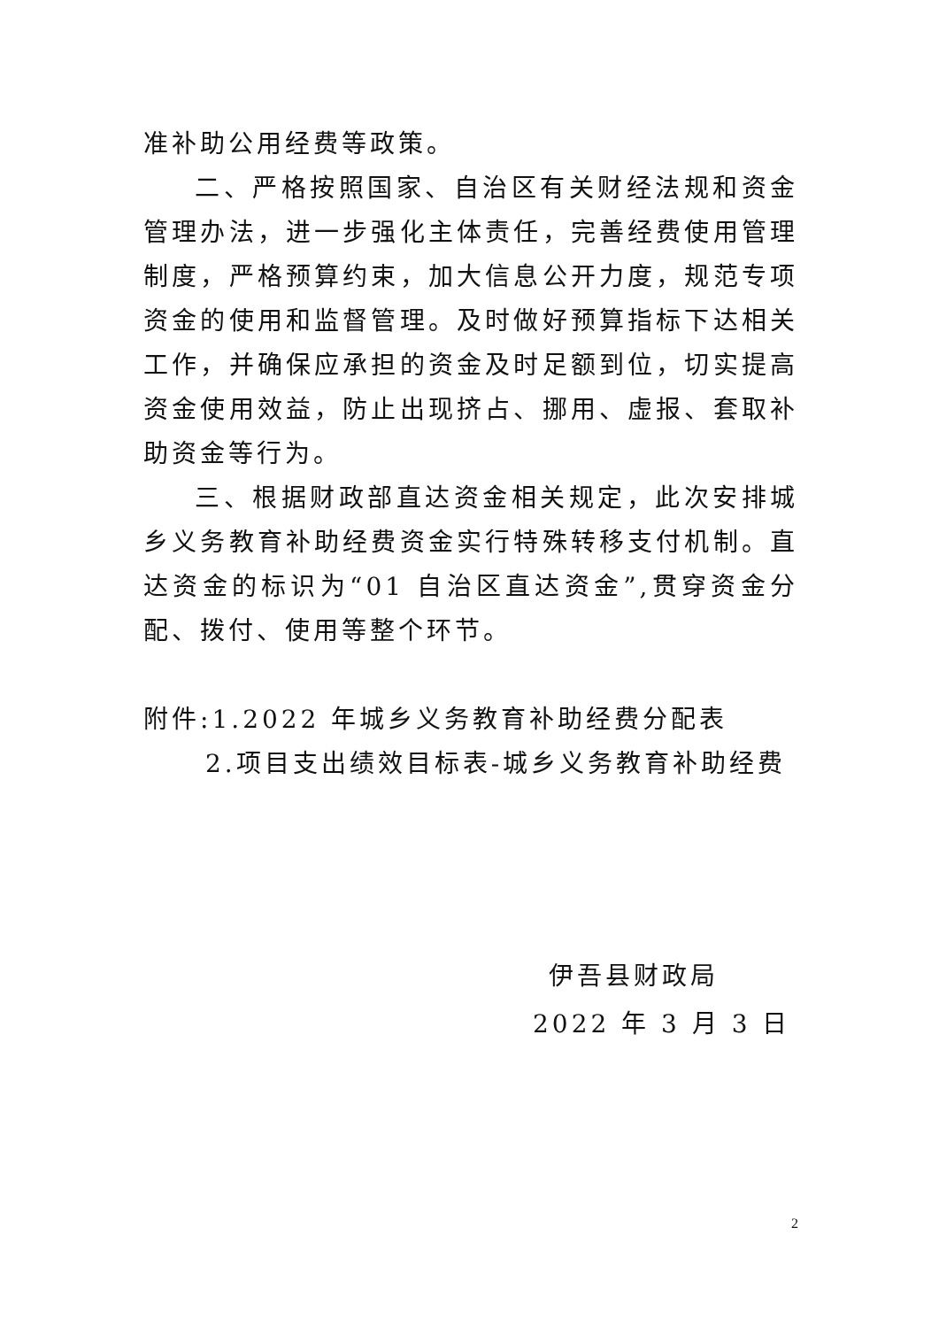准补助公用经费等政策。
二、严格按照国家、自治区有关财经法规和资金管理办法，进一步强化主体责任，完善经费使用管理制度，严格预算约束，加大信息公开力度，规范专项资金的使用和监督管理。及时做好预算指标下达相关工作，并确保应承担的资金及时足额到位，切实提高资金使用效益，防止出现挤占、挪用、虚报、套取补助资金等行为。
三、根据财政部直达资金相关规定，此次安排城乡义务教育补助经费资金实行特殊转移支付机制。直达资金的标识为“01 自治区直达资金”,贯穿资金分配、拨付、使用等整个环节。
附件:1.2022 年城乡义务教育补助经费分配表
2.项目支出绩效目标表-城乡义务教育补助经费
伊吾县财政局
2022 年 3 月 3 日
2